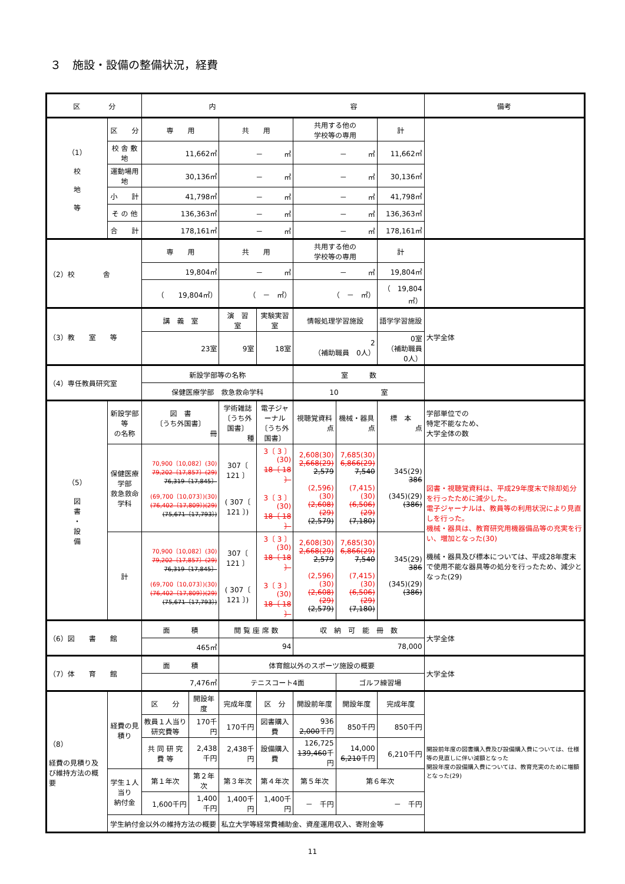３　施設・設備の整備状況，経費
| 区 分 | | 内 容 | | | | | | | 備考 |
| --- | --- | --- | --- | --- | --- | --- | --- | --- | --- |
| （1） 校 地 等 | 区 分 | 専 用 | | 共 用 | | 共用する他の 学校等の専用 | | 計 | |
| | 校 舎 敷 地 | 11,662㎡ | | － ㎡ | | － ㎡ | | 11,662㎡ | |
| | 運動場用地 | 30,136㎡ | | － ㎡ | | － ㎡ | | 30,136㎡ | |
| | 小 計 | 41,798㎡ | | － ㎡ | | － ㎡ | | 41,798㎡ | |
| | そ の 他 | 136,363㎡ | | － ㎡ | | － ㎡ | | 136,363㎡ | |
| | 合 計 | 178,161㎡ | | － ㎡ | | － ㎡ | | 178,161㎡ | |
| （2）校 舎 | | 専 用 | | 共 用 | | 共用する他の 学校等の専用 | | 計 | |
| | | 19,804㎡ | | － ㎡ | | － ㎡ | | 19,804㎡ | |
| | | （ 19,804㎡） | | （ － ㎡） | | （ － ㎡） | | （ 19,804㎡） | |
| （3）教 室 等 | | 講 義 室 | | 演 習 室 | 実験実習室 | 情報処理学習施設 | | 語学学習施設 | 大学全体 |
| | | 23室 | | 9室 | 18室 | 2 （補助職員 0人） | | 0室 （補助職員 0人） | |
| （4）専任教員研究室 | | 新設学部等の名称 | | | | 室 数 | | | |
| | | 保健医療学部 救急救命学科 | | | | 10 室 | | | |
| （5） 図 書 ・ 設 備 | 新設学部等 の名称 | 図 書 〔うち外国書〕 冊 | | 学術雑誌 〔うち外国書〕 種 | 電子ジャーナル 〔うち外国書〕 | 視聴覚資料 点 | 機械・器具 点 | 標 本 点 | 学部単位での 特定不能なため、 大学全体の数 |
| | 保健医療学部 救急救命学科 | 70,900〔10,082〕(30) 79,202〔17,857〕(29) 76,319〔17,845〕 (69,700〔10,073〕)(30) (76,402〔17,809〕)(29) (75,671〔17,793〕) | | 307〔 121 〕 ( 307〔 121 〕) | 3〔 3 〕(30) 18〔 18 〕 3〔 3 〕(30) 18〔 18 〕 | 2,608(30) 2,668(29) 2,579 (2,596)(30) (2,608)(29) (2,579) | 7,685(30) 6,866(29) 7,540 (7,415)(30) (6,506)(29) (7,180) | 345(29) 386 (345)(29) (386) | 図書・視聴覚資料は、平成29年度末で除却処分を行ったために減少した。 電子ジャーナルは、教員等の利用状況により見直しを行った。 機械・器具は、教育研究用機器備品等の充実を行い、増加となった(30) 機械・器具及び標本については、平成28年度末で使用不能な器具等の処分を行ったため、減少となった(29) |
| | 計 | 70,900〔10,082〕(30) 79,202〔17,857〕(29) 76,319〔17,845〕 (69,700〔10,073〕)(30) (76,402〔17,809〕)(29) (75,671〔17,793〕) | | 307〔 121 〕 ( 307〔 121 〕) | 3〔 3 〕(30) 18〔 18 〕 3〔 3 〕(30) 18〔 18 〕 | 2,608(30) 2,668(29) 2,579 (2,596)(30) (2,608)(29) (2,579) | 7,685(30) 6,866(29) 7,540 (7,415)(30) (6,506)(29) (7,180) | 345(29) 386 (345)(29) (386) | |
| （6）図 書 館 | | 面 積 | | 閲 覧 座 席 数 | | 収 納 可 能 冊 数 | | | 大学全体 |
| | | 465㎡ | | 94 | | 78,000 | | | |
| （7）体 育 館 | | 面 積 | | 体育館以外のスポーツ施設の概要 | | | | | 大学全体 |
| | | 7,476㎡ | | テニスコート4面 | | | ゴルフ練習場 | | |
| （8） 経費の見積り及び維持方法の概要 | 経費の見積り | 区 分 | 開設年度 | 完成年度 | 区 分 | 開設前年度 | 開設年度 | 完成年度 | 開設前年度の図書購入費及び設備購入費については、仕様等の見直しに伴い減額となった 開設年度の設備購入費については、教育充実のために増額となった(29) |
| | | 教員１人当り研究費等 | 170千円 | 170千円 | 図書購入費 | 936 2,000 千円 | 850千円 | 850千円 | |
| | | 共 同 研 究 費 等 | 2,438千円 | 2,438千円 | 設備購入費 | 126,725 139,460 千円 | 14,000 6,210 千円 | 6,210千円 | |
| | 学生１人当り 納付金 | 第１年次 | 第２年次 | 第３年次 | 第４年次 | 第５年次 | 第６年次 | | |
| | | 1,600千円 | 1,400千円 | 1,400千円 | 1,400千円 | － 千円 | － 千円 | | |
| | 学生納付金以外の維持方法の概要 | | | 私立大学等経常費補助金、資産運用収入、寄附金等 | | | | | |
11